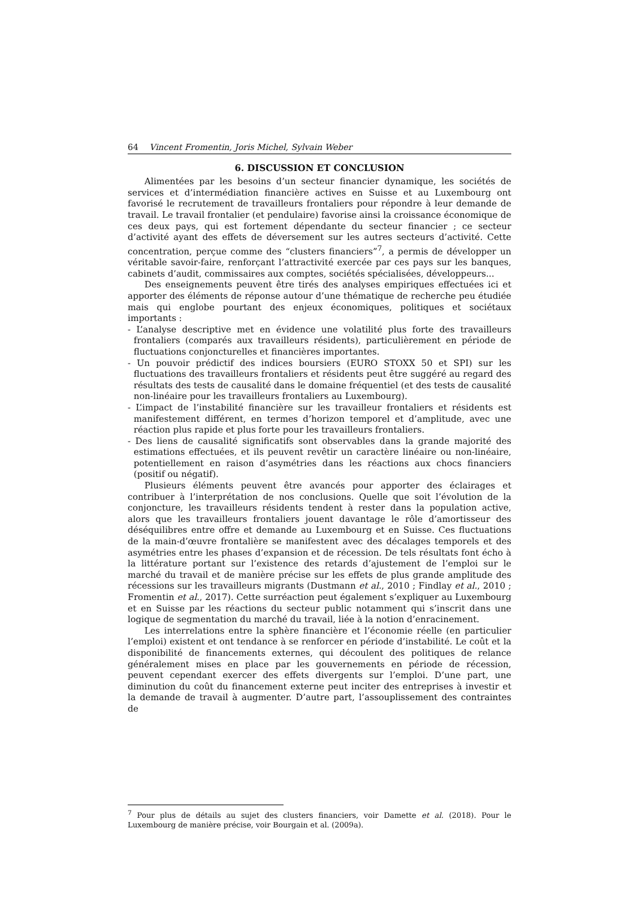64 Vincent Fromentin, Joris Michel, Sylvain Weber
6. DISCUSSION ET CONCLUSION
Alimentées par les besoins d’un secteur financier dynamique, les sociétés de services et d’intermédiation financière actives en Suisse et au Luxembourg ont favorisé le recrutement de travailleurs frontaliers pour répondre à leur demande de travail. Le travail frontalier (et pendulaire) favorise ainsi la croissance économique de ces deux pays, qui est fortement dépendante du secteur financier ; ce secteur d’activité ayant des effets de déversement sur les autres secteurs d’activité. Cette concentration, perçue comme des “clusters financiers”<sup>7</sup>, a permis de développer un véritable savoir-faire, renforçant l’attractivité exercée par ces pays sur les banques, cabinets d’audit, commissaires aux comptes, sociétés spécialisées, développeurs...
Des enseignements peuvent être tirés des analyses empiriques effectuées ici et apporter des éléments de réponse autour d’une thématique de recherche peu étudiée mais qui englobe pourtant des enjeux économiques, politiques et sociétaux importants :
- L’analyse descriptive met en évidence une volatilité plus forte des travailleurs frontaliers (comparés aux travailleurs résidents), particulièrement en période de fluctuations conjoncturelles et financières importantes.
- Un pouvoir prédictif des indices boursiers (EURO STOXX 50 et SPI) sur les fluctuations des travailleurs frontaliers et résidents peut être suggéré au regard des résultats des tests de causalité dans le domaine fréquentiel (et des tests de causalité non-linéaire pour les travailleurs frontaliers au Luxembourg).
- L’impact de l’instabilité financière sur les travailleur frontaliers et résidents est manifestement différent, en termes d’horizon temporel et d’amplitude, avec une réaction plus rapide et plus forte pour les travailleurs frontaliers.
- Des liens de causalité significatifs sont observables dans la grande majorité des estimations effectuées, et ils peuvent revêtir un caractère linéaire ou non-linéaire, potentiellement en raison d’asymétries dans les réactions aux chocs financiers (positif ou négatif).
Plusieurs éléments peuvent être avancés pour apporter des éclairages et contribuer à l’interprétation de nos conclusions. Quelle que soit l’évolution de la conjoncture, les travailleurs résidents tendent à rester dans la population active, alors que les travailleurs frontaliers jouent davantage le rôle d’amortisseur des déséquilibres entre offre et demande au Luxembourg et en Suisse. Ces fluctuations de la main-d’œuvre frontalière se manifestent avec des décalages temporels et des asymétries entre les phases d’expansion et de récession. De tels résultats font écho à la littérature portant sur l’existence des retards d’ajustement de l’emploi sur le marché du travail et de manière précise sur les effets de plus grande amplitude des récessions sur les travailleurs migrants (Dustmann et al., 2010 ; Findlay et al., 2010 ; Fromentin et al., 2017). Cette surréaction peut également s’expliquer au Luxembourg et en Suisse par les réactions du secteur public notamment qui s’inscrit dans une logique de segmentation du marché du travail, liée à la notion d’enracinement.
Les interrelations entre la sphère financière et l’économie réelle (en particulier l’emploi) existent et ont tendance à se renforcer en période d’instabilité. Le coût et la disponibilité de financements externes, qui découlent des politiques de relance généralement mises en place par les gouvernements en période de récession, peuvent cependant exercer des effets divergents sur l’emploi. D’une part, une diminution du coût du financement externe peut inciter des entreprises à investir et la demande de travail à augmenter. D’autre part, l’assouplissement des contraintes de
<sup>7</sup> Pour plus de détails au sujet des clusters financiers, voir Damette et al. (2018). Pour le Luxembourg de manière précise, voir Bourgain et al. (2009a).